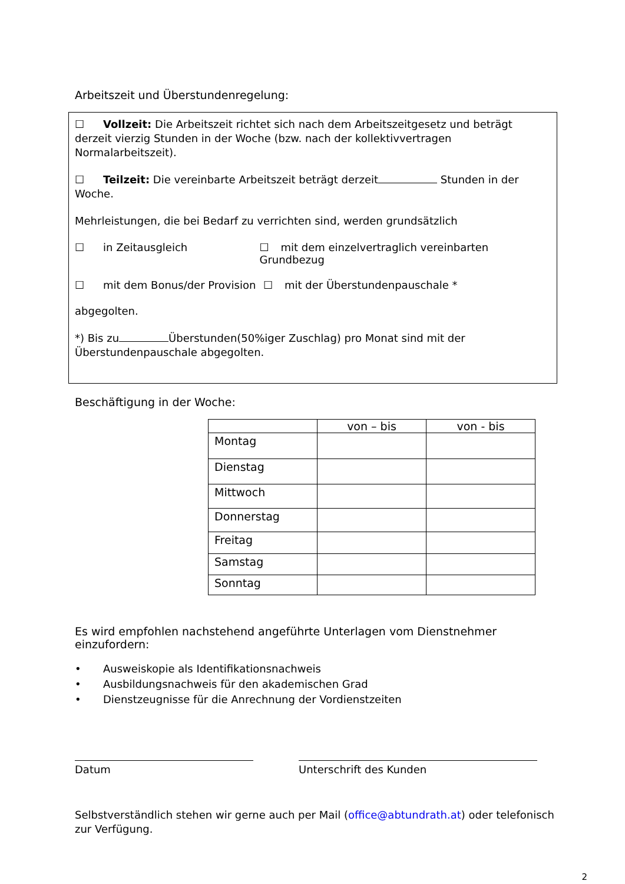Arbeitszeit und Überstundenregelung:
☐ Vollzeit: Die Arbeitszeit richtet sich nach dem Arbeitszeitgesetz und beträgt derzeit vierzig Stunden in der Woche (bzw. nach der kollektivvertragen Normalarbeitszeit).
☐ Teilzeit: Die vereinbarte Arbeitszeit beträgt derzeit Stunden in der Woche.
Mehrleistungen, die bei Bedarf zu verrichten sind, werden grundsätzlich
☐ in Zeitausgleich ☐ mit dem einzelvertraglich vereinbarten Grundbezug
☐ mit dem Bonus/der Provision ☐ mit der Überstundenpauschale *
abgegolten.
*) Bis zu Überstunden(50%iger Zuschlag) pro Monat sind mit der Überstundenpauschale abgegolten.
Beschäftigung in der Woche:
| | von – bis | von - bis |
| --- | --- | --- |
| Montag | | |
| Dienstag | | |
| Mittwoch | | |
| Donnerstag | | |
| Freitag | | |
| Samstag | | |
| Sonntag | | |
Es wird empfohlen nachstehend angeführte Unterlagen vom Dienstnehmer einzufordern:
• Ausweiskopie als Identifikationsnachweis
• Ausbildungsnachweis für den akademischen Grad
• Dienstzeugnisse für die Anrechnung der Vordienstzeiten
Datum Unterschrift des Kunden
Selbstverständlich stehen wir gerne auch per Mail (office@abtundrath.at) oder telefonisch zur Verfügung.
2